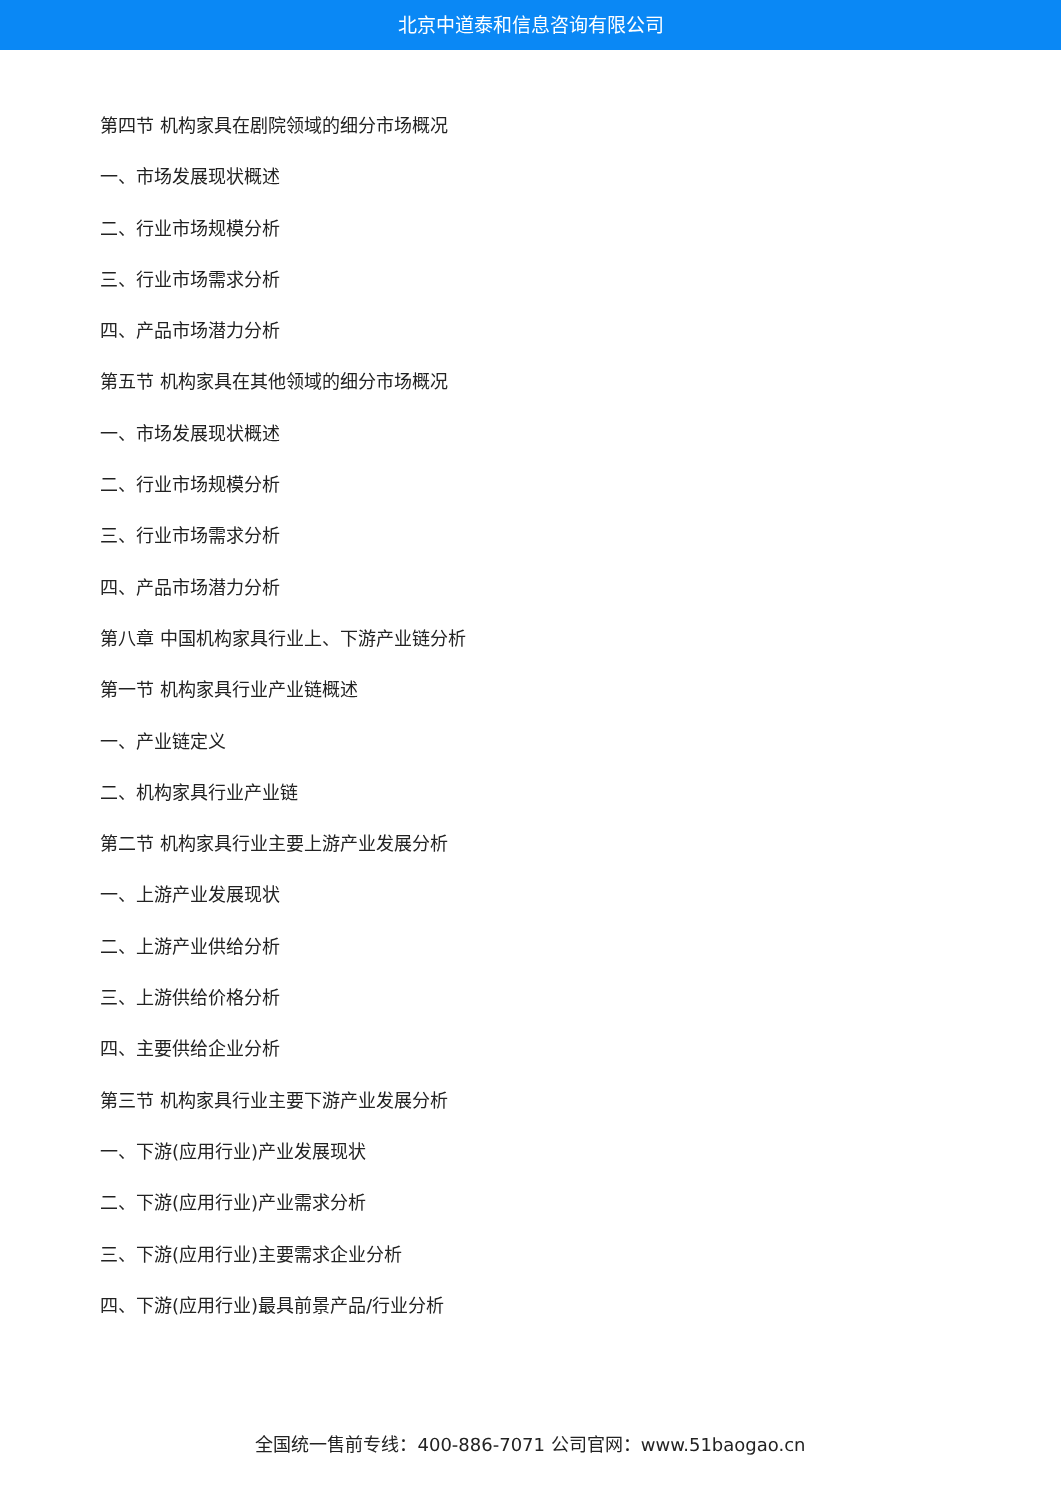北京中道泰和信息咨询有限公司
第四节 机构家具在剧院领域的细分市场概况
一、市场发展现状概述
二、行业市场规模分析
三、行业市场需求分析
四、产品市场潜力分析
第五节 机构家具在其他领域的细分市场概况
一、市场发展现状概述
二、行业市场规模分析
三、行业市场需求分析
四、产品市场潜力分析
第八章 中国机构家具行业上、下游产业链分析
第一节 机构家具行业产业链概述
一、产业链定义
二、机构家具行业产业链
第二节 机构家具行业主要上游产业发展分析
一、上游产业发展现状
二、上游产业供给分析
三、上游供给价格分析
四、主要供给企业分析
第三节 机构家具行业主要下游产业发展分析
一、下游(应用行业)产业发展现状
二、下游(应用行业)产业需求分析
三、下游(应用行业)主要需求企业分析
四、下游(应用行业)最具前景产品/行业分析
全国统一售前专线：400-886-7071 公司官网：www.51baogao.cn